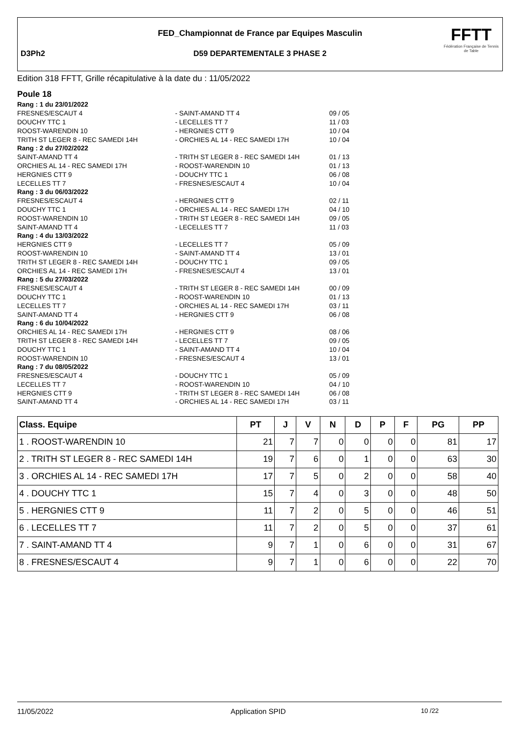FED_Championnat de France par Equipes Masculin
D3Ph2
D59 DEPARTEMENTALE 3 PHASE 2
FFTT
Fédération Française de Tennis de Table
Edition 318 FFTT, Grille récapitulative à la date du : 11/05/2022
Poule 18
| Rang : 1 du 23/01/2022 | | |
| FRESNES/ESCAUT 4 | - SAINT-AMAND TT 4 | 09 / 05 |
| DOUCHY TTC 1 | - LECELLES TT 7 | 11 / 03 |
| ROOST-WARENDIN 10 | - HERGNIES CTT 9 | 10 / 04 |
| TRITH ST LEGER 8 - REC SAMEDI 14H | - ORCHIES AL 14 - REC SAMEDI 17H | 10 / 04 |
| Rang : 2 du 27/02/2022 | | |
| SAINT-AMAND TT 4 | - TRITH ST LEGER 8 - REC SAMEDI 14H | 01 / 13 |
| ORCHIES AL 14 - REC SAMEDI 17H | - ROOST-WARENDIN 10 | 01 / 13 |
| HERGNIES CTT 9 | - DOUCHY TTC 1 | 06 / 08 |
| LECELLES TT 7 | - FRESNES/ESCAUT 4 | 10 / 04 |
| Rang : 3 du 06/03/2022 | | |
| FRESNES/ESCAUT 4 | - HERGNIES CTT 9 | 02 / 11 |
| DOUCHY TTC 1 | - ORCHIES AL 14 - REC SAMEDI 17H | 04 / 10 |
| ROOST-WARENDIN 10 | - TRITH ST LEGER 8 - REC SAMEDI 14H | 09 / 05 |
| SAINT-AMAND TT 4 | - LECELLES TT 7 | 11 / 03 |
| Rang : 4 du 13/03/2022 | | |
| HERGNIES CTT 9 | - LECELLES TT 7 | 05 / 09 |
| ROOST-WARENDIN 10 | - SAINT-AMAND TT 4 | 13 / 01 |
| TRITH ST LEGER 8 - REC SAMEDI 14H | - DOUCHY TTC 1 | 09 / 05 |
| ORCHIES AL 14 - REC SAMEDI 17H | - FRESNES/ESCAUT 4 | 13 / 01 |
| Rang : 5 du 27/03/2022 | | |
| FRESNES/ESCAUT 4 | - TRITH ST LEGER 8 - REC SAMEDI 14H | 00 / 09 |
| DOUCHY TTC 1 | - ROOST-WARENDIN 10 | 01 / 13 |
| LECELLES TT 7 | - ORCHIES AL 14 - REC SAMEDI 17H | 03 / 11 |
| SAINT-AMAND TT 4 | - HERGNIES CTT 9 | 06 / 08 |
| Rang : 6 du 10/04/2022 | | |
| ORCHIES AL 14 - REC SAMEDI 17H | - HERGNIES CTT 9 | 08 / 06 |
| TRITH ST LEGER 8 - REC SAMEDI 14H | - LECELLES TT 7 | 09 / 05 |
| DOUCHY TTC 1 | - SAINT-AMAND TT 4 | 10 / 04 |
| ROOST-WARENDIN 10 | - FRESNES/ESCAUT 4 | 13 / 01 |
| Rang : 7 du 08/05/2022 | | |
| FRESNES/ESCAUT 4 | - DOUCHY TTC 1 | 05 / 09 |
| LECELLES TT 7 | - ROOST-WARENDIN 10 | 04 / 10 |
| HERGNIES CTT 9 | - TRITH ST LEGER 8 - REC SAMEDI 14H | 06 / 08 |
| SAINT-AMAND TT 4 | - ORCHIES AL 14 - REC SAMEDI 17H | 03 / 11 |
| Class. Equipe | PT | J | V | N | D | P | F | PG | PP |
| --- | --- | --- | --- | --- | --- | --- | --- | --- | --- |
| 1 . ROOST-WARENDIN 10 | 21 | 7 | 7 | 0 | 0 | 0 | 0 | 81 | 17 |
| 2 . TRITH ST LEGER 8 - REC SAMEDI 14H | 19 | 7 | 6 | 0 | 1 | 0 | 0 | 63 | 30 |
| 3 . ORCHIES AL 14 - REC SAMEDI 17H | 17 | 7 | 5 | 0 | 2 | 0 | 0 | 58 | 40 |
| 4 . DOUCHY TTC 1 | 15 | 7 | 4 | 0 | 3 | 0 | 0 | 48 | 50 |
| 5 . HERGNIES CTT 9 | 11 | 7 | 2 | 0 | 5 | 0 | 0 | 46 | 51 |
| 6 . LECELLES TT 7 | 11 | 7 | 2 | 0 | 5 | 0 | 0 | 37 | 61 |
| 7 . SAINT-AMAND TT 4 | 9 | 7 | 1 | 0 | 6 | 0 | 0 | 31 | 67 |
| 8 . FRESNES/ESCAUT 4 | 9 | 7 | 1 | 0 | 6 | 0 | 0 | 22 | 70 |
11/05/2022 Application SPID 10 /22